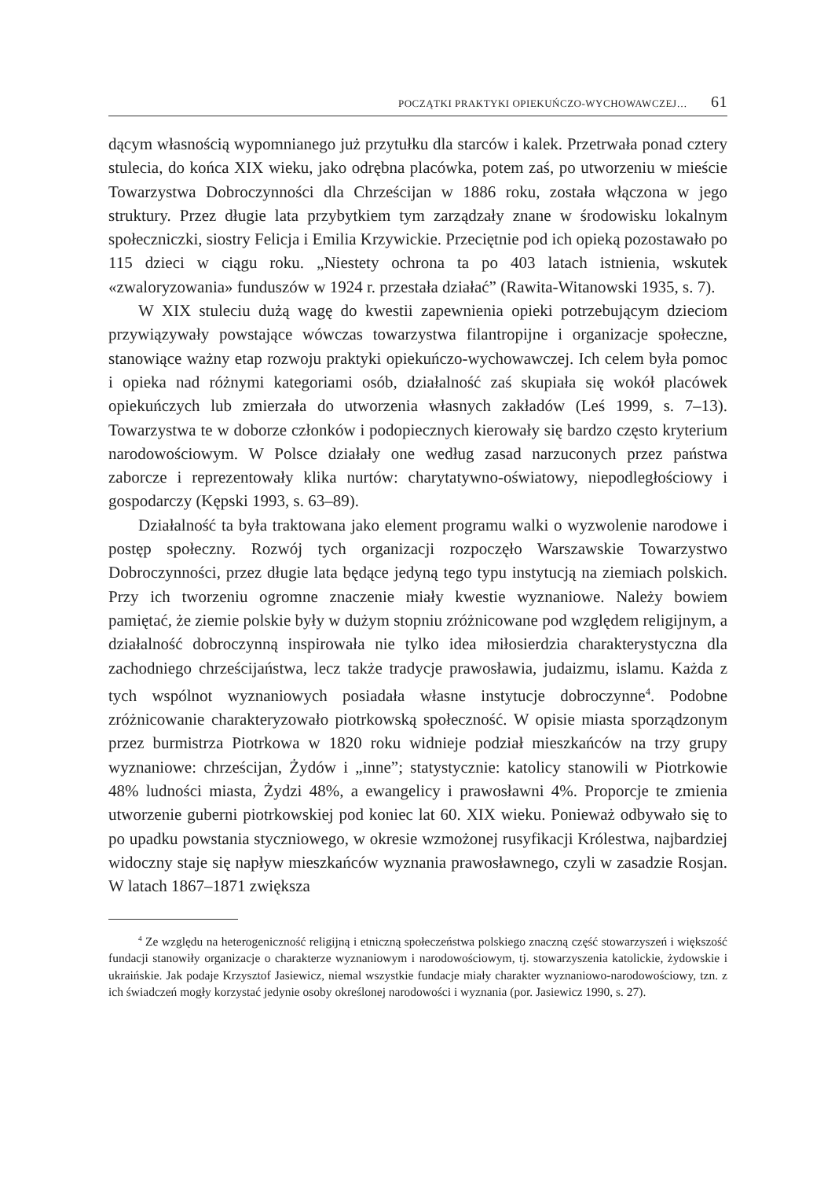POCZĄTKI PRAKTYKI OPIEKUŃCZO-WYCHOWAWCZEJ… 61
dącym własnością wypomnianego już przytułku dla starców i kalek. Przetrwała ponad cztery stulecia, do końca XIX wieku, jako odrębna placówka, potem zaś, po utworzeniu w mieście Towarzystwa Dobroczynności dla Chrześcijan w 1886 roku, została włączona w jego struktury. Przez długie lata przybytkiem tym zarządzały znane w środowisku lokalnym społeczniczki, siostry Felicja i Emilia Krzywickie. Przeciętnie pod ich opieką pozostawało po 115 dzieci w ciągu roku. „Niestety ochrona ta po 403 latach istnienia, wskutek «zwaloryzowania» funduszów w 1924 r. przestała działać” (Rawita-Witanowski 1935, s. 7).
W XIX stuleciu dużą wagę do kwestii zapewnienia opieki potrzebującym dzieciom przywiązywały powstające wówczas towarzystwa filantropijne i organizacje społeczne, stanowiące ważny etap rozwoju praktyki opiekuńczo-wychowawczej. Ich celem była pomoc i opieka nad różnymi kategoriami osób, działalność zaś skupiała się wokół placówek opiekuńczych lub zmierzała do utworzenia własnych zakładów (Leś 1999, s. 7–13). Towarzystwa te w doborze członków i podopiecznych kierowały się bardzo często kryterium narodowościowym. W Polsce działały one według zasad narzuconych przez państwa zaborcze i reprezentowały klika nurtów: charytatywno-oświatowy, niepodległościowy i gospodarczy (Kępski 1993, s. 63–89).
Działalność ta była traktowana jako element programu walki o wyzwolenie narodowe i postęp społeczny. Rozwój tych organizacji rozpoczęło Warszawskie Towarzystwo Dobroczynności, przez długie lata będące jedyną tego typu instytucją na ziemiach polskich. Przy ich tworzeniu ogromne znaczenie miały kwestie wyznaniowe. Należy bowiem pamiętać, że ziemie polskie były w dużym stopniu zróżnicowane pod względem religijnym, a działalność dobroczynną inspirowała nie tylko idea miłosierdzia charakterystyczna dla zachodniego chrześcijaństwa, lecz także tradycje prawosławia, judaizmu, islamu. Każda z tych wspólnot wyznaniowych posiadała własne instytucje dobroczynne<sup>4</sup>. Podobne zróżnicowanie charakteryzowało piotrkowską społeczność. W opisie miasta sporządzonym przez burmistrza Piotrkowa w 1820 roku widnieje podział mieszkańców na trzy grupy wyznaniowe: chrześcijan, Żydów i „inne”; statystycznie: katolicy stanowili w Piotrkowie 48% ludności miasta, Żydzi 48%, a ewangelicy i prawosławni 4%. Proporcje te zmienia utworzenie guberni piotrkowskiej pod koniec lat 60. XIX wieku. Ponieważ odbywało się to po upadku powstania styczniowego, w okresie wzmożonej rusyfikacji Królestwa, najbardziej widoczny staje się napływ mieszkańców wyznania prawosławnego, czyli w zasadzie Rosjan. W latach 1867–1871 zwiększa
<sup>4</sup> Ze względu na heterogeniczność religijną i etniczną społeczeństwa polskiego znaczną część stowarzyszeń i większość fundacji stanowiły organizacje o charakterze wyznaniowym i narodowościowym, tj. stowarzyszenia katolickie, żydowskie i ukraińskie. Jak podaje Krzysztof Jasiewicz, niemal wszystkie fundacje miały charakter wyznaniowo-narodowościowy, tzn. z ich świadczeń mogły korzystać jedynie osoby określonej narodowości i wyznania (por. Jasiewicz 1990, s. 27).